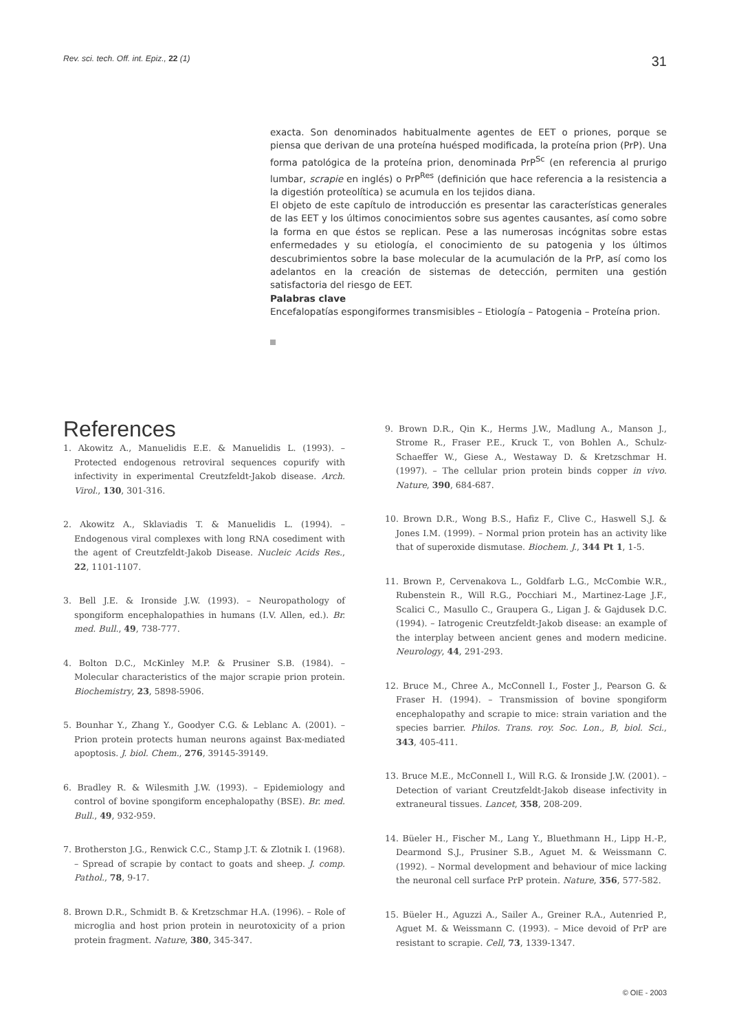Rev. sci. tech. Off. int. Epiz., 22 (1) 31
exacta. Son denominados habitualmente agentes de EET o priones, porque se piensa que derivan de una proteína huésped modificada, la proteína prion (PrP). Una forma patológica de la proteína prion, denominada PrP<sup>Sc</sup> (en referencia al prurigo lumbar, scrapie en inglés) o PrP<sup>Res</sup> (definición que hace referencia a la resistencia a la digestión proteolítica) se acumula en los tejidos diana.
El objeto de este capítulo de introducción es presentar las características generales de las EET y los últimos conocimientos sobre sus agentes causantes, así como sobre la forma en que éstos se replican. Pese a las numerosas incógnitas sobre estas enfermedades y su etiología, el conocimiento de su patogenia y los últimos descubrimientos sobre la base molecular de la acumulación de la PrP, así como los adelantos en la creación de sistemas de detección, permiten una gestión satisfactoria del riesgo de EET.
Palabras clave
Encefalopatías espongiformes transmisibles – Etiología – Patogenia – Proteína prion.
References
1. Akowitz A., Manuelidis E.E. & Manuelidis L. (1993). – Protected endogenous retroviral sequences copurify with infectivity in experimental Creutzfeldt-Jakob disease. Arch. Virol., 130, 301-316.
2. Akowitz A., Sklaviadis T. & Manuelidis L. (1994). – Endogenous viral complexes with long RNA cosediment with the agent of Creutzfeldt-Jakob Disease. Nucleic Acids Res., 22, 1101-1107.
3. Bell J.E. & Ironside J.W. (1993). – Neuropathology of spongiform encephalopathies in humans (I.V. Allen, ed.). Br. med. Bull., 49, 738-777.
4. Bolton D.C., McKinley M.P. & Prusiner S.B. (1984). – Molecular characteristics of the major scrapie prion protein. Biochemistry, 23, 5898-5906.
5. Bounhar Y., Zhang Y., Goodyer C.G. & Leblanc A. (2001). – Prion protein protects human neurons against Bax-mediated apoptosis. J. biol. Chem., 276, 39145-39149.
6. Bradley R. & Wilesmith J.W. (1993). – Epidemiology and control of bovine spongiform encephalopathy (BSE). Br. med. Bull., 49, 932-959.
7. Brotherston J.G., Renwick C.C., Stamp J.T. & Zlotnik I. (1968). – Spread of scrapie by contact to goats and sheep. J. comp. Pathol., 78, 9-17.
8. Brown D.R., Schmidt B. & Kretzschmar H.A. (1996). – Role of microglia and host prion protein in neurotoxicity of a prion protein fragment. Nature, 380, 345-347.
9. Brown D.R., Qin K., Herms J.W., Madlung A., Manson J., Strome R., Fraser P.E., Kruck T., von Bohlen A., Schulz-Schaeffer W., Giese A., Westaway D. & Kretzschmar H. (1997). – The cellular prion protein binds copper in vivo. Nature, 390, 684-687.
10. Brown D.R., Wong B.S., Hafiz F., Clive C., Haswell S.J. & Jones I.M. (1999). – Normal prion protein has an activity like that of superoxide dismutase. Biochem. J., 344 Pt 1, 1-5.
11. Brown P., Cervenakova L., Goldfarb L.G., McCombie W.R., Rubenstein R., Will R.G., Pocchiari M., Martinez-Lage J.F., Scalici C., Masullo C., Graupera G., Ligan J. & Gajdusek D.C. (1994). – Iatrogenic Creutzfeldt-Jakob disease: an example of the interplay between ancient genes and modern medicine. Neurology, 44, 291-293.
12. Bruce M., Chree A., McConnell I., Foster J., Pearson G. & Fraser H. (1994). – Transmission of bovine spongiform encephalopathy and scrapie to mice: strain variation and the species barrier. Philos. Trans. roy. Soc. Lon., B, biol. Sci., 343, 405-411.
13. Bruce M.E., McConnell I., Will R.G. & Ironside J.W. (2001). – Detection of variant Creutzfeldt-Jakob disease infectivity in extraneural tissues. Lancet, 358, 208-209.
14. Büeler H., Fischer M., Lang Y., Bluethmann H., Lipp H.-P., Dearmond S.J., Prusiner S.B., Aguet M. & Weissmann C. (1992). – Normal development and behaviour of mice lacking the neuronal cell surface PrP protein. Nature, 356, 577-582.
15. Büeler H., Aguzzi A., Sailer A., Greiner R.A., Autenried P., Aguet M. & Weissmann C. (1993). – Mice devoid of PrP are resistant to scrapie. Cell, 73, 1339-1347.
© OIE - 2003